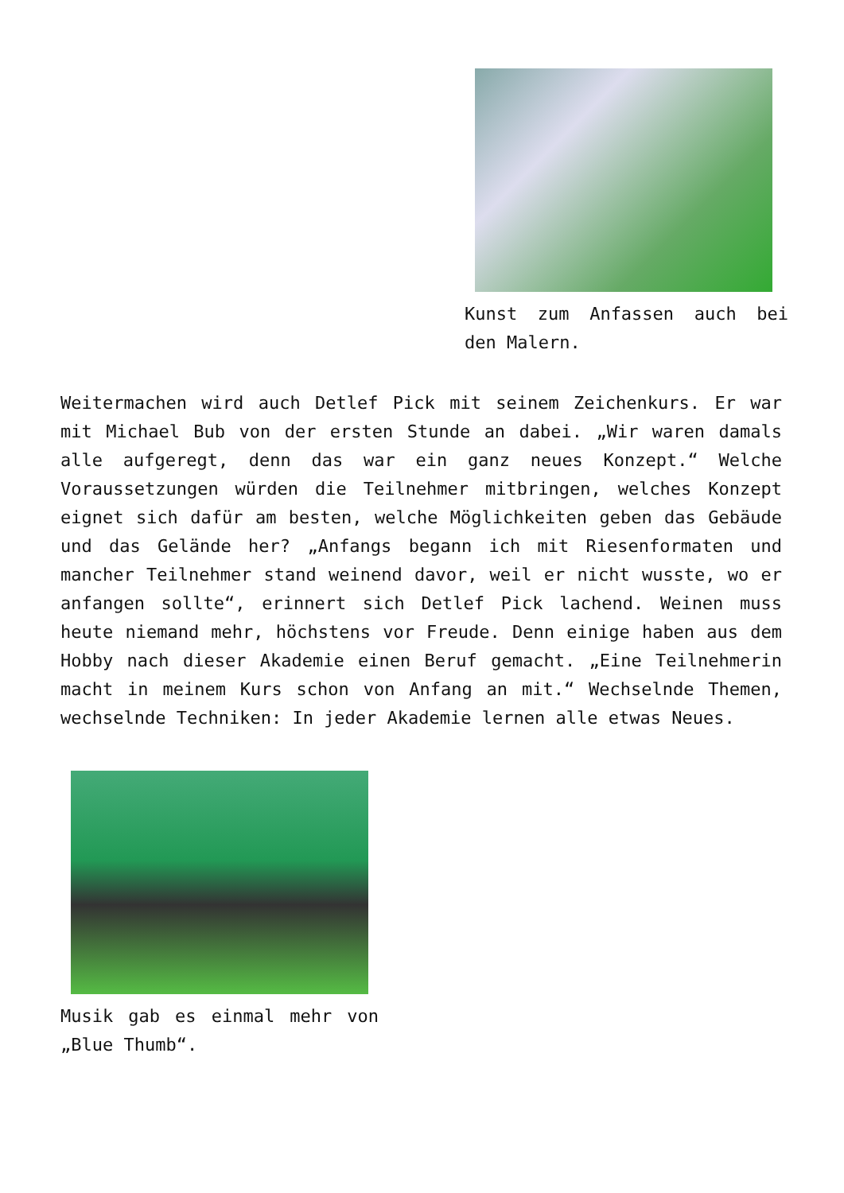Kunst zum Anfassen auch bei den Malern.
Weitermachen wird auch Detlef Pick mit seinem Zeichenkurs. Er war mit Michael Bub von der ersten Stunde an dabei. „Wir waren damals alle aufgeregt, denn das war ein ganz neues Konzept.“ Welche Voraussetzungen würden die Teilnehmer mitbringen, welches Konzept eignet sich dafür am besten, welche Möglichkeiten geben das Gebäude und das Gelände her? „Anfangs begann ich mit Riesenformaten und mancher Teilnehmer stand weinend davor, weil er nicht wusste, wo er anfangen sollte“, erinnert sich Detlef Pick lachend. Weinen muss heute niemand mehr, höchstens vor Freude. Denn einige haben aus dem Hobby nach dieser Akademie einen Beruf gemacht. „Eine Teilnehmerin macht in meinem Kurs schon von Anfang an mit.“ Wechselnde Themen, wechselnde Techniken: In jeder Akademie lernen alle etwas Neues.
Musik gab es einmal mehr von „Blue Thumb“.